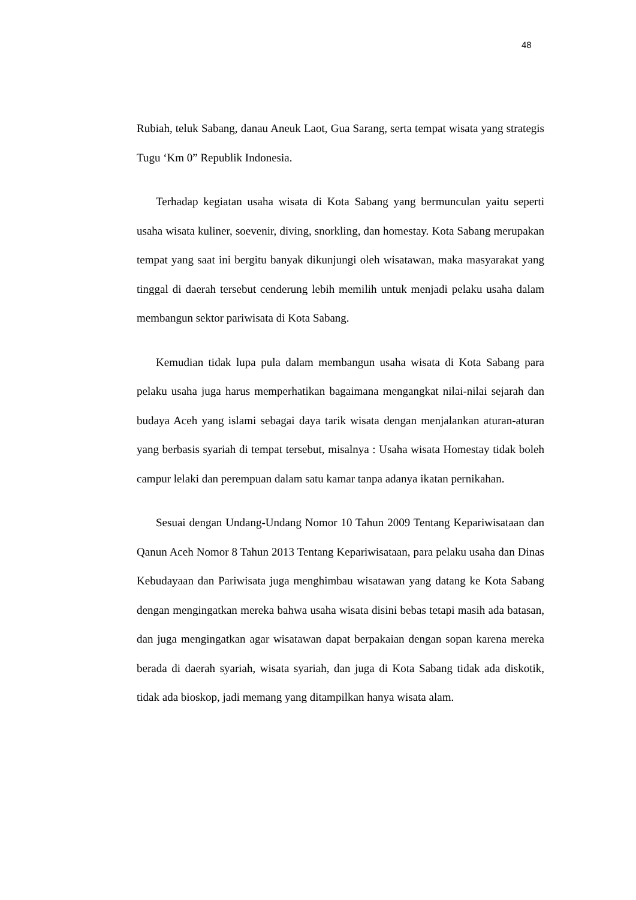48
Rubiah, teluk Sabang, danau Aneuk Laot, Gua Sarang, serta tempat wisata yang strategis Tugu ‘Km 0” Republik Indonesia.
Terhadap kegiatan usaha wisata di Kota Sabang yang bermunculan yaitu seperti usaha wisata kuliner, soevenir, diving, snorkling, dan homestay. Kota Sabang merupakan tempat yang saat ini bergitu banyak dikunjungi oleh wisatawan, maka masyarakat yang tinggal di daerah tersebut cenderung lebih memilih untuk menjadi pelaku usaha dalam membangun sektor pariwisata di Kota Sabang.
Kemudian tidak lupa pula dalam membangun usaha wisata di Kota Sabang para pelaku usaha juga harus memperhatikan bagaimana mengangkat nilai-nilai sejarah dan budaya Aceh yang islami sebagai daya tarik wisata dengan menjalankan aturan-aturan yang berbasis syariah di tempat tersebut, misalnya : Usaha wisata Homestay tidak boleh campur lelaki dan perempuan dalam satu kamar tanpa adanya ikatan pernikahan.
Sesuai dengan Undang-Undang Nomor 10 Tahun 2009 Tentang Kepariwisataan dan Qanun Aceh Nomor 8 Tahun 2013 Tentang Kepariwisataan, para pelaku usaha dan Dinas Kebudayaan dan Pariwisata juga menghimbau wisatawan yang datang ke Kota Sabang dengan mengingatkan mereka bahwa usaha wisata disini bebas tetapi masih ada batasan, dan juga mengingatkan agar wisatawan dapat berpakaian dengan sopan karena mereka berada di daerah syariah, wisata syariah, dan juga di Kota Sabang tidak ada diskotik, tidak ada bioskop, jadi memang yang ditampilkan hanya wisata alam.